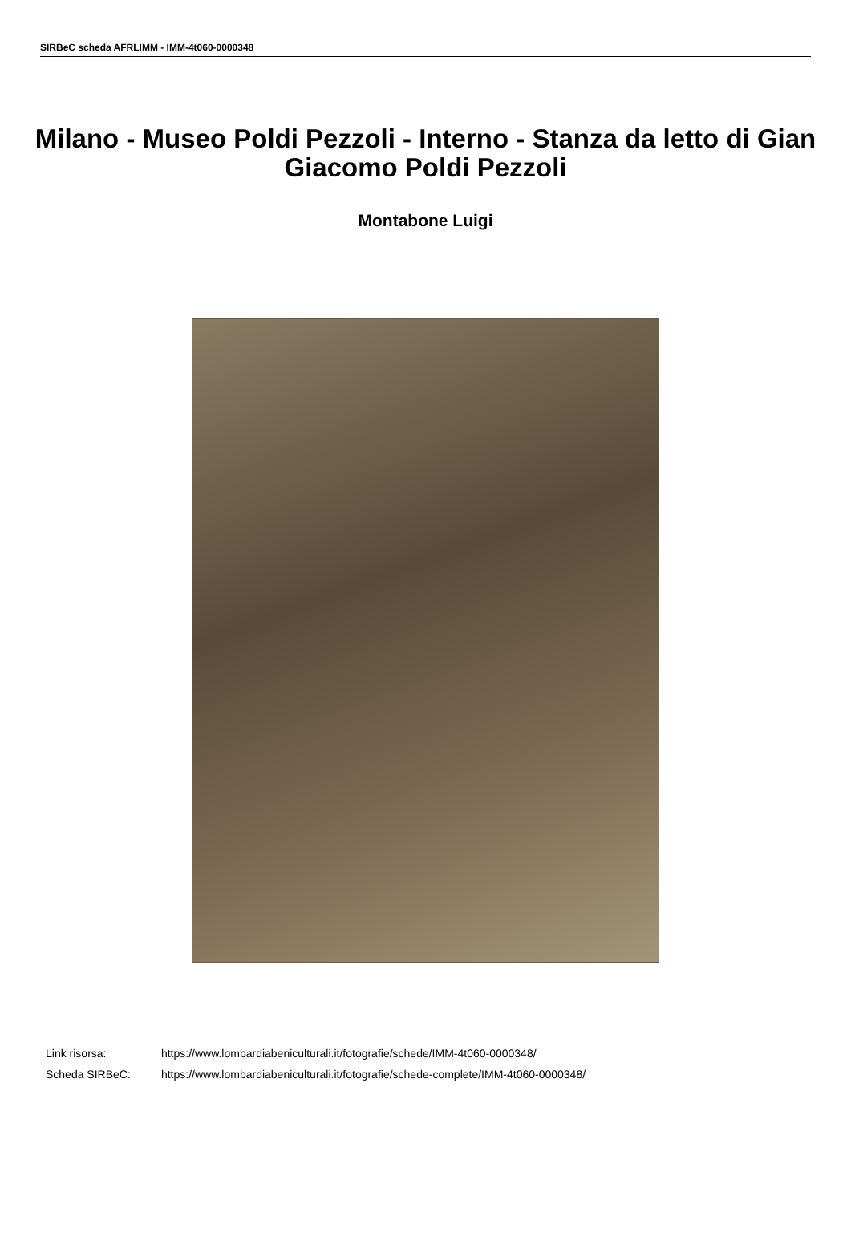SIRBeC scheda AFRLIMM - IMM-4t060-0000348
Milano - Museo Poldi Pezzoli - Interno - Stanza da letto di Gian Giacomo Poldi Pezzoli
Montabone Luigi
Link risorsa: https://www.lombardiabeniculturali.it/fotografie/schede/IMM-4t060-0000348/
Scheda SIRBeC: https://www.lombardiabeniculturali.it/fotografie/schede-complete/IMM-4t060-0000348/